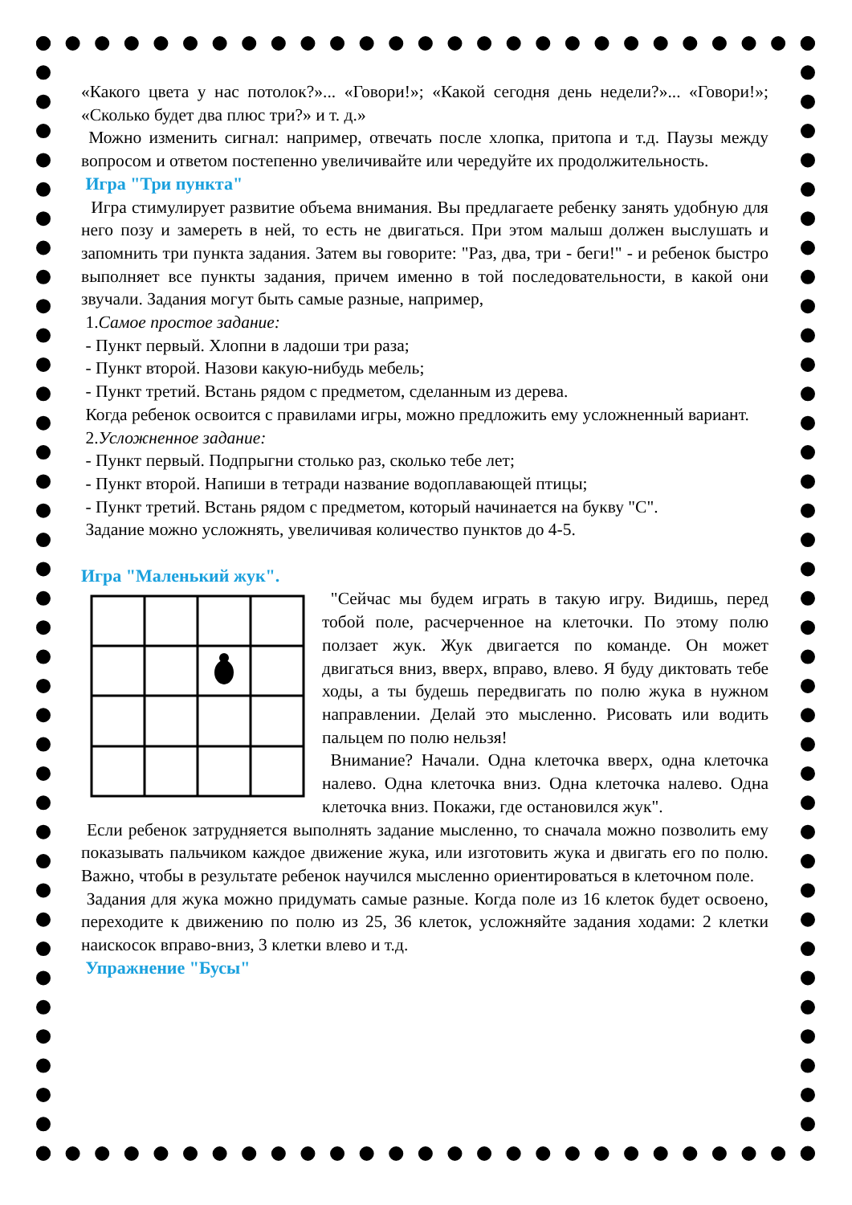«Какого цвета у нас потолок?»... «Говори!»; «Какой сегодня день недели?»... «Говори!»; «Сколько будет два плюс три?» и т. д.»
Можно изменить сигнал: например, отвечать после хлопка, притопа и т.д. Паузы между вопросом и ответом постепенно увеличивайте или чередуйте их продолжительность.
Игра "Три пункта"
Игра стимулирует развитие объема внимания. Вы предлагаете ребенку занять удобную для него позу и замереть в ней, то есть не двигаться. При этом малыш должен выслушать и запомнить три пункта задания. Затем вы говорите: "Раз, два, три - беги!" - и ребенок быстро выполняет все пункты задания, причем именно в той последовательности, в какой они звучали. Задания могут быть самые разные, например,
1.Самое простое задание:
- Пункт первый. Хлопни в ладоши три раза;
- Пункт второй. Назови какую-нибудь мебель;
- Пункт третий. Встань рядом с предметом, сделанным из дерева.
Когда ребенок освоится с правилами игры, можно предложить ему усложненный вариант.
2.Усложненное задание:
- Пункт первый. Подпрыгни столько раз, сколько тебе лет;
- Пункт второй. Напиши в тетради название водоплавающей птицы;
- Пункт третий. Встань рядом с предметом, который начинается на букву "С".
Задание можно усложнять, увеличивая количество пунктов до 4-5.
Игра "Маленький жук".
"Сейчас мы будем играть в такую игру. Видишь, перед тобой поле, расчерченное на клеточки. По этому полю ползает жук. Жук двигается по команде. Он может двигаться вниз, вверх, вправо, влево. Я буду диктовать тебе ходы, а ты будешь передвигать по полю жука в нужном направлении. Делай это мысленно. Рисовать или водить пальцем по полю нельзя!
Внимание? Начали. Одна клеточка вверх, одна клеточка налево. Одна клеточка вниз. Одна клеточка налево. Одна клеточка вниз. Покажи, где остановился жук".
Если ребенок затрудняется выполнять задание мысленно, то сначала можно позволить ему показывать пальчиком каждое движение жука, или изготовить жука и двигать его по полю. Важно, чтобы в результате ребенок научился мысленно ориентироваться в клеточном поле.
Задания для жука можно придумать самые разные. Когда поле из 16 клеток будет освоено, переходите к движению по полю из 25, 36 клеток, усложняйте задания ходами: 2 клетки наискосок вправо-вниз, 3 клетки влево и т.д.
Упражнение "Бусы"